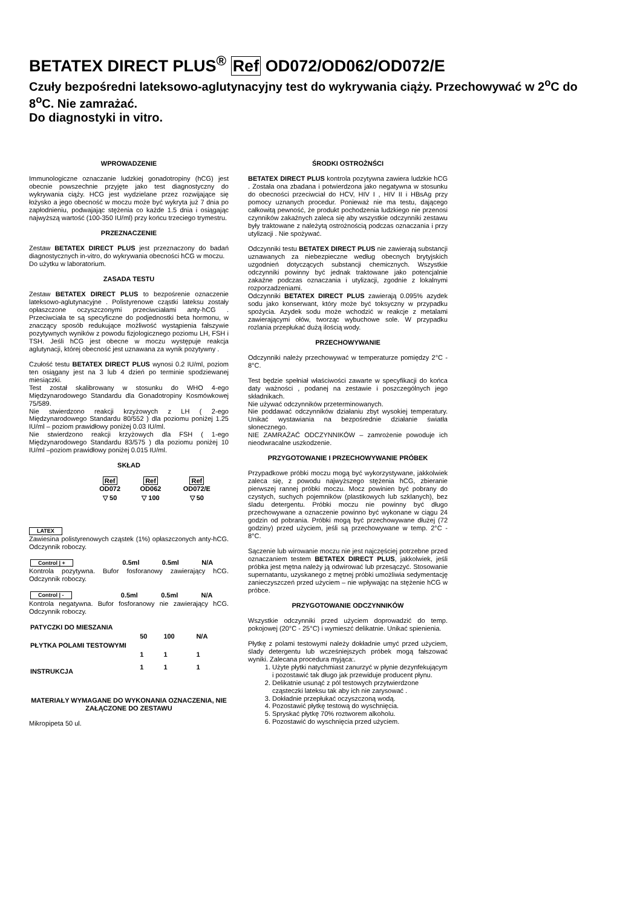BETATEX DIRECT PLUS<sup>®</sup> Ref OD072/OD062/OD072/E
Czuły bezpośredni lateksowo-aglutynacyjny test do wykrywania ciąży. Przechowywać w 2<sup>o</sup>C do 8<sup>o</sup>C. Nie zamrażać.
Do diagnostyki in vitro.
WPROWADZENIE
Immunologiczne oznaczanie ludzkiej gonadotropiny (hCG) jest obecnie powszechnie przyjęte jako test diagnostyczny do wykrywania ciąży. HCG jest wydzielane przez rozwijające się łożysko a jego obecność w moczu może być wykryta już 7 dnia po zapłodnieniu, podwajając stężenia co każde 1.5 dnia i osiągając najwyższą wartość (100-350 IU/ml) przy końcu trzeciego trymestru.
PRZEZNACZENIE
Zestaw BETATEX DIRECT PLUS jest przeznaczony do badań diagnostycznych in-vitro, do wykrywania obecności hCG w moczu.
Do użytku w laboratorium.
ZASADA TESTU
Zestaw BETATEX DIRECT PLUS to bezpośrenie oznaczenie lateksowo-aglutynacyjne . Polistyrenowe cząstki lateksu zostały opłaszczone oczyszczonymi przeciwciałami anty-hCG . Przeciwciała te są specyficzne do podjednostki beta hormonu, w znaczący sposób redukujące możliwość wystąpienia fałszywie pozytywnych wyników z powodu fizjologicznego poziomu LH, FSH i TSH. Jeśli hCG jest obecne w moczu występuje reakcja aglutynacji, której obecność jest uznawana za wynik pozytywny .
Czułość testu BETATEX DIRECT PLUS wynosi 0.2 IU/ml, poziom ten osiągany jest na 3 lub 4 dzień po terminie spodziewanej miesiączki.
Test został skalibrowany w stosunku do WHO 4-ego Międzynarodowego Standardu dla Gonadotropiny Kosmówkowej 75/589.
Nie stwierdzono reakcji krzyżowych z LH ( 2-ego Międzynarodowego Standardu 80/552 ) dla poziomu poniżej 1.25 IU/ml – poziom prawidłowy poniżej 0.03 IU/ml.
Nie stwierdzono reakcji krzyżowych dla FSH ( 1-ego Międzynarodowego Standardu 83/575 ) dla poziomu poniżej 10 IU/ml –poziom prawidłowy poniżej 0.015 IU/ml.
SKŁAD
| Ref OD072 | Ref OD062 | Ref OD072/E |
| ▽ 50 | ▽ 100 | ▽ 50 |
LATEX
Zawiesina polistyrenowych cząstek (1%) opłaszczonych anty-hCG. Odczynnik roboczy.
| Control / + | 0.5ml | 0.5ml | N/A |
Kontrola pozytywna. Bufor fosforanowy zawierający hCG. Odczynnik roboczy.
| Control / - | 0.5ml | 0.5ml | N/A |
Kontrola negatywna. Bufor fosforanowy nie zawierający hCG. Odczynnik roboczy.
| PATYCZKI DO MIESZANIA | | | |
| | 50 | 100 | N/A |
| PŁYTKA POLAMI TESTOWYMI | | | |
| | 1 | 1 | 1 |
| INSTRUKCJA | 1 | 1 | 1 |
MATERIAŁY WYMAGANE DO WYKONANIA OZNACZENIA, NIE ZAŁĄCZONE DO ZESTAWU
Mikropipeta 50 ul.
ŚRODKI OSTROŻNŚCI
BETATEX DIRECT PLUS kontrola pozytywna zawiera ludzkie hCG . Została ona zbadana i potwierdzona jako negatywna w stosunku do obecności przeciwciał do HCV, HIV I , HIV II i HBsAg przy pomocy uznanych procedur. Ponieważ nie ma testu, dającego całkowitą pewność, że produkt pochodzenia ludzkiego nie przenosi czynników zakaźnych zaleca się aby wszystkie odczynniki zestawu były traktowane z należytą ostrożnością podczas oznaczania i przy utylizacji . Nie spożywać.
Odczynniki testu BETATEX DIRECT PLUS nie zawierają substancji uznawanych za niebezpieczne według obecnych brytyjskich uzgodnień dotyczących substancji chemicznych. Wszystkie odczynniki powinny być jednak traktowane jako potencjalnie zakaźne podczas oznaczania i utylizacji, zgodnie z lokalnymi rozporzadzeniami.
Odczynniki BETATEX DIRECT PLUS zawierają 0.095% azydek sodu jako konserwant, który może być toksyczny w przypadku spożycia. Azydek sodu może wchodzić w reakcje z metalami zawierającymi ołów, tworząc wybuchowe sole. W przypadku rozlania przepłukać dużą ilością wody.
PRZECHOWYWANIE
Odczynniki należy przechowywać w temperaturze pomiędzy 2°C - 8°C.
Test będzie spełniał właściwości zawarte w specyfikacji do końca daty ważności , podanej na zestawie i poszczególnych jego składnikach.
Nie używać odczynników przeterminowanych.
Nie poddawać odczynników działaniu zbyt wysokiej temperatury. Unikać wystawiania na bezpośrednie działanie światła słonecznego.
NIE ZAMRAŻAĆ ODCZYNNIKÓW – zamrożenie powoduje ich nieodwracalne uszkodzenie.
PRZYGOTOWANIE I PRZECHOWYWANIE PRÓBEK
Przypadkowe próbki moczu mogą być wykorzystywane, jakkolwiek zaleca się, z powodu najwyższego stężenia hCG, zbieranie pierwszej rannej próbki moczu. Mocz powinien być pobrany do czystych, suchych pojemników (plastikowych lub szklanych), bez śladu detergentu. Próbki moczu nie powinny być długo przechowywane a oznaczenie powinno być wykonane w ciągu 24 godzin od pobrania. Próbki mogą być przechowywane dłużej (72 godziny) przed użyciem, jeśli są przechowywane w temp. 2°C - 8°C.
Sączenie lub wirowanie moczu nie jest najczęściej potrzebne przed oznaczaniem testem BETATEX DIRECT PLUS, jakkolwiek, jeśli próbka jest mętna należy ją odwirować lub przesączyć. Stosowanie supernatantu, uzyskanego z mętnej próbki umożliwia sedymentację zanieczyszczeń przed użyciem – nie wpływając na stężenie hCG w próbce.
PRZYGOTOWANIE ODCZYNNIKÓW
Wszystkie odczynniki przed użyciem doprowadzić do temp. pokojowej (20°C - 25°C) i wymieszć delikatnie. Unikać spienienia.
Płytkę z polami testowymi należy dokładnie umyć przed użyciem, ślady detergentu lub wcześniejszych próbek mogą fałszować wyniki. Zalecana procedura myjąca:.
1. Użyte płytki natychmiast zanurzyć w płynie dezynfekującym i pozostawić tak długo jak przewiduje producent płynu.
2. Delikatnie usunąć z pól testowych przytwierdzone cząsteczki lateksu tak aby ich nie zarysować .
3. Dokładnie przepłukać oczyszczoną wodą.
4. Pozostawić płytkę testową do wyschnięcia.
5. Spryskać płytkę 70% roztworem alkoholu.
6. Pozostawić do wyschnięcia przed użyciem.